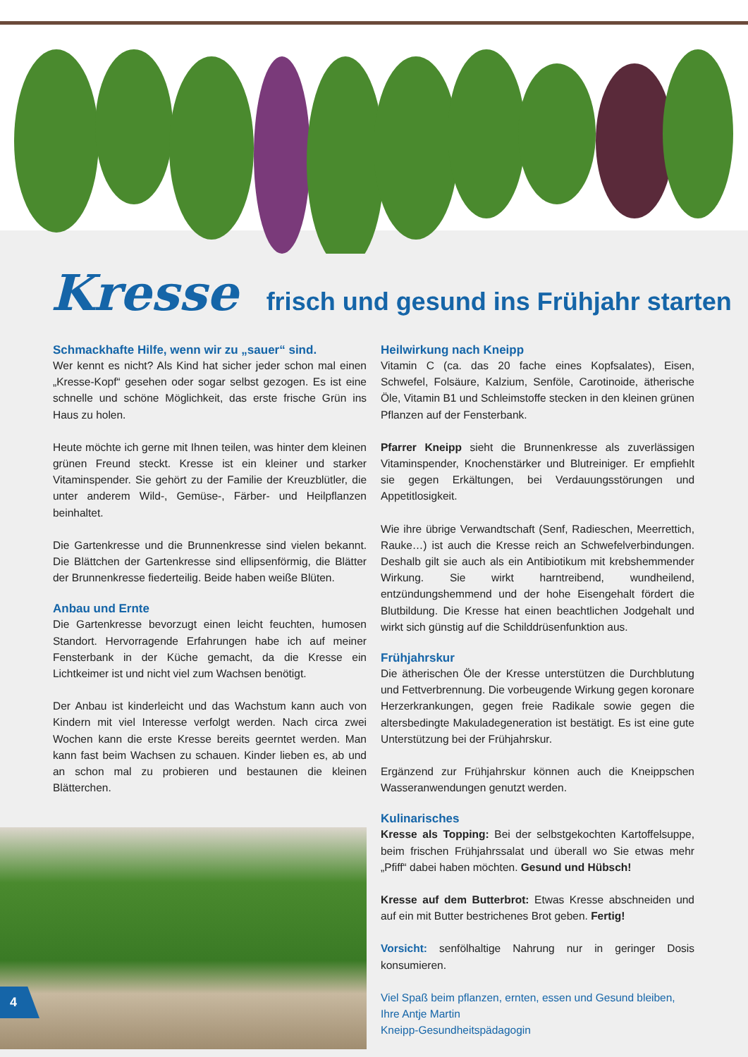Kresse frisch und gesund ins Frühjahr starten
Schmackhafte Hilfe, wenn wir zu „sauer“ sind.
Wer kennt es nicht? Als Kind hat sicher jeder schon mal einen „Kresse-Kopf“ gesehen oder sogar selbst gezogen. Es ist eine schnelle und schöne Möglichkeit, das erste frische Grün ins Haus zu holen.
Heute möchte ich gerne mit Ihnen teilen, was hinter dem kleinen grünen Freund steckt. Kresse ist ein kleiner und starker Vitaminspender. Sie gehört zu der Familie der Kreuzblütler, die unter anderem Wild-, Gemüse-, Färber- und Heilpflanzen beinhaltet.
Die Gartenkresse und die Brunnenkresse sind vielen bekannt. Die Blättchen der Gartenkresse sind ellipsenförmig, die Blätter der Brunnenkresse fiederteilig. Beide haben weiße Blüten.
Anbau und Ernte
Die Gartenkresse bevorzugt einen leicht feuchten, humosen Standort. Hervorragende Erfahrungen habe ich auf meiner Fensterbank in der Küche gemacht, da die Kresse ein Lichtkeimer ist und nicht viel zum Wachsen benötigt.
Der Anbau ist kinderleicht und das Wachstum kann auch von Kindern mit viel Interesse verfolgt werden. Nach circa zwei Wochen kann die erste Kresse bereits geerntet werden. Man kann fast beim Wachsen zu schauen. Kinder lieben es, ab und an schon mal zu probieren und bestaunen die kleinen Blätterchen.
Heilwirkung nach Kneipp
Vitamin C (ca. das 20 fache eines Kopfsalates), Eisen, Schwefel, Folsäure, Kalzium, Senföle, Carotinoide, ätherische Öle, Vitamin B1 und Schleimstoffe stecken in den kleinen grünen Pflanzen auf der Fensterbank.
Pfarrer Kneipp sieht die Brunnenkresse als zuverlässigen Vitaminspender, Knochenstärker und Blutreiniger. Er empfiehlt sie gegen Erkältungen, bei Verdauungsstörungen und Appetitlosigkeit.
Wie ihre übrige Verwandtschaft (Senf, Radieschen, Meerrettich, Rauke…) ist auch die Kresse reich an Schwefelverbindungen. Deshalb gilt sie auch als ein Antibiotikum mit krebshemmender Wirkung. Sie wirkt harntreibend, wundheilend, entzündungshemmend und der hohe Eisengehalt fördert die Blutbildung. Die Kresse hat einen beachtlichen Jodgehalt und wirkt sich günstig auf die Schilddrüsenfunktion aus.
Frühjahrskur
Die ätherischen Öle der Kresse unterstützen die Durchblutung und Fettverbrennung. Die vorbeugende Wirkung gegen koronare Herzerkrankungen, gegen freie Radikale sowie gegen die altersbedingte Makuladegeneration ist bestätigt. Es ist eine gute Unterstützung bei der Frühjahrskur.
Ergänzend zur Frühjahrskur können auch die Kneippschen Wasseranwendungen genutzt werden.
Kulinarisches
Kresse als Topping: Bei der selbstgekochten Kartoffelsuppe, beim frischen Frühjahrssalat und überall wo Sie etwas mehr „Pfiff“ dabei haben möchten. Gesund und Hübsch!
Kresse auf dem Butterbrot: Etwas Kresse abschneiden und auf ein mit Butter bestrichenes Brot geben. Fertig!
Vorsicht: senfölhaltige Nahrung nur in geringer Dosis konsumieren.
Viel Spaß beim pflanzen, ernten, essen und Gesund bleiben,
Ihre Antje Martin
Kneipp-Gesundheitspädagogin
4